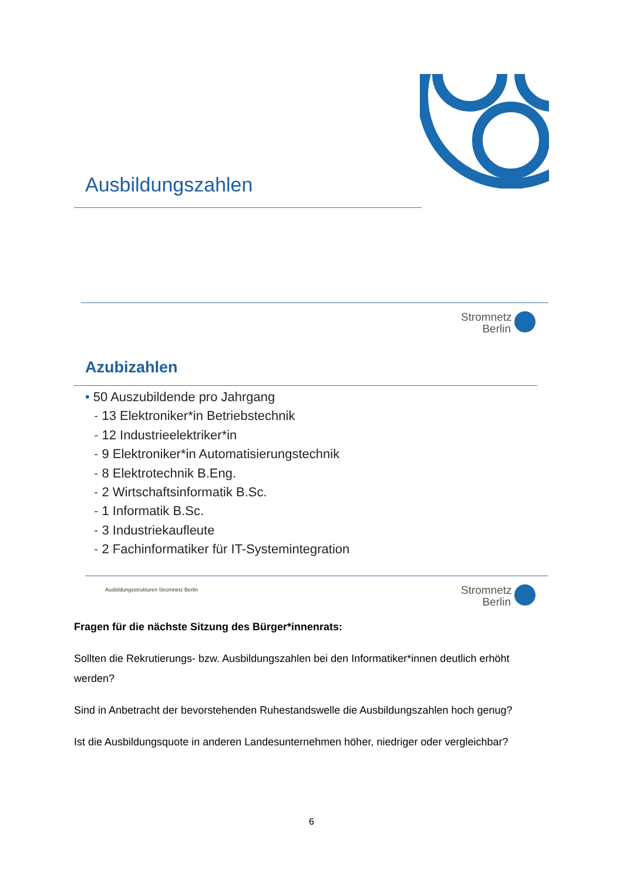Ausbildungszahlen
Stromnetz Berlin
Azubizahlen
• 50 Auszubildende pro Jahrgang
- 13 Elektroniker*in Betriebstechnik
- 12 Industrieelektriker*in
- 9 Elektroniker*in Automatisierungstechnik
- 8 Elektrotechnik B.Eng.
- 2 Wirtschaftsinformatik B.Sc.
- 1 Informatik B.Sc.
- 3 Industriekaufleute
- 2 Fachinformatiker für IT-Systemintegration
Ausbildungsstrukturen Stromnetz Berlin
Stromnetz Berlin
Fragen für die nächste Sitzung des Bürger*innenrats:
Sollten die Rekrutierungs- bzw. Ausbildungszahlen bei den Informatiker*innen deutlich erhöht werden?
Sind in Anbetracht der bevorstehenden Ruhestandswelle die Ausbildungszahlen hoch genug?
Ist die Ausbildungsquote in anderen Landesunternehmen höher, niedriger oder vergleichbar?
6